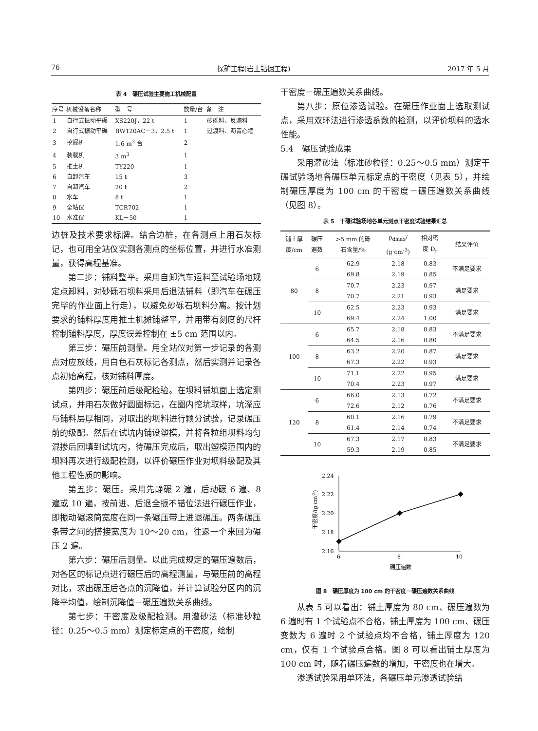76 探矿工程(岩土钻掘工程) 2017 年 5 月
表 4　碾压试验主要施工机械配置
| 序号 | 机械设备名称 | 型 号 | 数量/台 | 备 注 |
| --- | --- | --- | --- | --- |
| 1 | 自行式振动平碾 | XS220J，22 t | 1 | 砂砾料、反滤料 |
| 2 | 自行式振动平碾 | BW120AC－3，2.5 t | 1 | 过渡料、沥青心墙 |
| 3 | 挖掘机 | 1.6 m<sup>3</sup> 台 | 2 | |
| 4 | 装载机 | 3 m<sup>3</sup> | 1 | |
| 5 | 推土机 | TY220 | 1 | |
| 6 | 自卸汽车 | 15 t | 3 | |
| 7 | 自卸汽车 | 20 t | 2 | |
| 8 | 水车 | 8 t | 1 | |
| 9 | 全站仪 | TCR702 | 1 | |
| 10 | 水准仪 | KL－50 | 1 | |
边桩及技术要求标牌。结合边桩，在各测点上用石灰标记，也可用全站仪实测各测点的坐标位置，并进行水准测量，获得高程基准。
第二步：铺料整平。采用自卸汽车运料至试验场地规定点卸料，对砂砾石坝料采用后退法铺料（即汽车在碾压完毕的作业面上行走），以避免砂砾石坝料分离。按计划要求的铺料厚度用推土机摊铺整平，并用带有刻度的尺杆控制铺料厚度，厚度误差控制在 ±5 cm 范围以内。
第三步：碾压前测量。用全站仪对第一步记录的各测点对应放线，用白色石灰标记各测点，然后实测并记录各点初始高程，核对铺料厚度。
第四步：碾压前后级配检验。在坝料铺填面上选定测试点，并用石灰做好圆圈标记，在圈内挖坑取样，坑深应与铺料层厚相同，对取出的坝料进行颗分试验，记录碾压前的级配。然后在试坑内铺设塑模，并将各粒组坝料均匀混掺后回填到试坑内，待碾压完成后，取出塑模范围内的坝料再次进行级配检测，以评价碾压作业对坝料级配及其他工程性质的影响。
第五步：碾压。采用先静碾 2 遍，后动碾 6 遍、8 遍或 10 遍，按前进、后退全振不错位法进行碾压作业，即振动碾滚筒宽度在同一条碾压带上进退碾压。两条碾压条带之间的搭接宽度为 10～20 cm，往返一个来回为碾压 2 遍。
第六步：碾压后测量。以此完成规定的碾压遍数后，对各区的标记点进行碾压后的高程测量，与碾压前的高程对比，求出碾压后各点的沉降值，并计算试验分区内的沉降平均值，绘制沉降值－碾压遍数关系曲线。
第七步：干密度及级配检测。用灌砂法（标准砂粒径：0.25～0.5 mm）测定标定点的干密度，绘制
干密度－碾压遍数关系曲线。
第八步：原位渗透试验。在碾压作业面上选取测试点，采用双环法进行渗透系数的检测，以评价坝料的透水性能。
5.4　碾压试验成果
采用灌砂法（标准砂粒径：0.25～0.5 mm）测定干碾试验场地各碾压单元标定点的干密度（见表 5），并绘制碾压厚度为 100 cm 的干密度－碾压遍数关系曲线（见图 8）。
表 5　干碾试验场地各单元测点干密度试验结果汇总
| 铺土厚 度/cm | 碾压 遍数 | >5 mm 的砾 石含量/% | ρ<sub>dmax</sub>/ (g·cm<sup>-3</sup>) | 相对密 度 D<sub>r</sub> | 结果评价 |
| --- | --- | --- | --- | --- | --- |
| 80 | 6 | 62.9 | 2.18 | 0.83 | 不满足要求 |
| | | 69.8 | 2.19 | 0.85 | |
| | 8 | 70.7 | 2.23 | 0.97 | 满足要求 |
| | | 70.7 | 2.21 | 0.93 | |
| | 10 | 62.5 | 2.23 | 0.93 | 满足要求 |
| | | 69.4 | 2.24 | 1.00 | |
| 100 | 6 | 65.7 | 2.18 | 0.83 | 不满足要求 |
| | | 64.5 | 2.16 | 0.80 | |
| | 8 | 63.2 | 2.20 | 0.87 | 满足要求 |
| | | 67.3 | 2.22 | 0.93 | |
| | 10 | 71.1 | 2.22 | 0.95 | 满足要求 |
| | | 70.4 | 2.23 | 0.97 | |
| 120 | 6 | 66.0 | 2.13 | 0.72 | 不满足要求 |
| | | 72.6 | 2.12 | 0.76 | |
| | 8 | 60.1 | 2.16 | 0.79 | 不满足要求 |
| | | 61.4 | 2.14 | 0.74 | |
| | 10 | 67.3 | 2.17 | 0.83 | 不满足要求 |
| | | 59.3 | 2.19 | 0.85 | |
2.24
2.22
2.20
2.18
2.16
6
8
10
碾压遍数
干密度/(g·cm-3)
图 8　碾压厚度为 100 cm 的干密度－碾压遍数关系曲线
从表 5 可以看出：铺土厚度为 80 cm、碾压遍数为 6 遍时有 1 个试验点不合格，铺土厚度为 100 cm、碾压变数为 6 遍时 2 个试验点均不合格，铺土厚度为 120 cm，仅有 1 个试验点合格。图 8 可以看出铺土厚度为 100 cm 时，随着碾压遍数的增加，干密度也在增大。
渗透试验采用单环法，各碾压单元渗透试验结